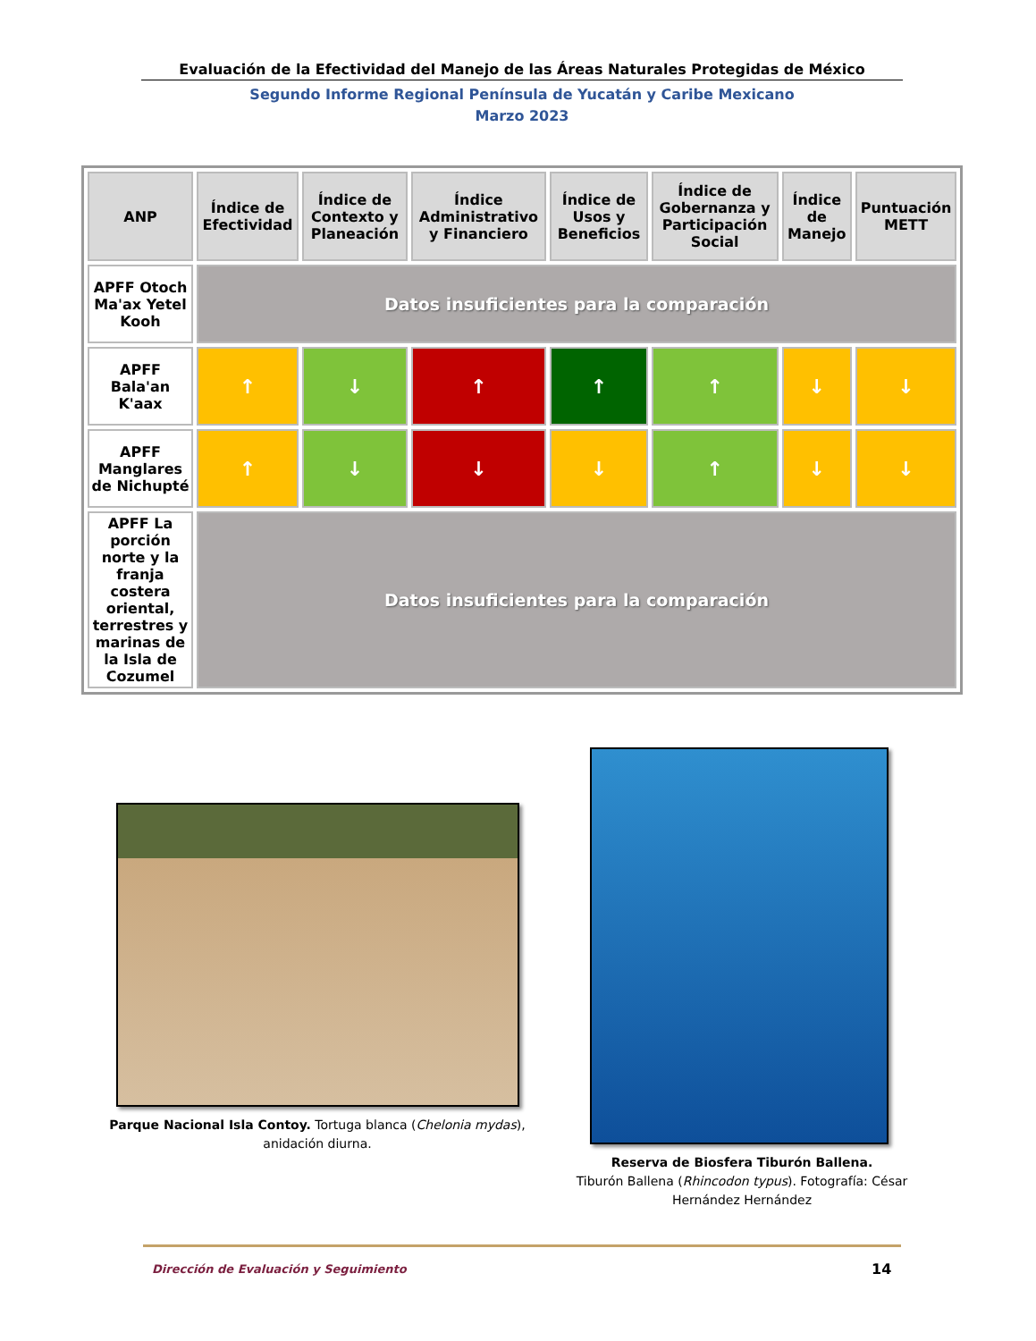Evaluación de la Efectividad del Manejo de las Áreas Naturales Protegidas de México
Segundo Informe Regional Península de Yucatán y Caribe Mexicano
Marzo 2023
| ANP | Índice de Efectividad | Índice de Contexto y Planeación | Índice Administrativo y Financiero | Índice de Usos y Beneficios | Índice de Gobernanza y Participación Social | Índice de Manejo | Puntuación METT |
| --- | --- | --- | --- | --- | --- | --- | --- |
| APFF Otoch Ma'ax Yetel Kooh | Datos insuficientes para la comparación | | | | | | |
| APFF Bala'an K'aax | ↑ | ↓ | ↑ | ↑ | ↑ | ↓ | ↓ |
| APFF Manglares de Nichupté | ↑ | ↓ | ↓ | ↓ | ↑ | ↓ | ↓ |
| APFF La porción norte y la franja costera oriental, terrestres y marinas de la Isla de Cozumel | Datos insuficientes para la comparación | | | | | | |
Parque Nacional Isla Contoy. Tortuga blanca (Chelonia mydas), anidación diurna.
Reserva de Biosfera Tiburón Ballena.
Tiburón Ballena (Rhincodon typus). Fotografía: César Hernández Hernández
Dirección de Evaluación y Seguimiento
14